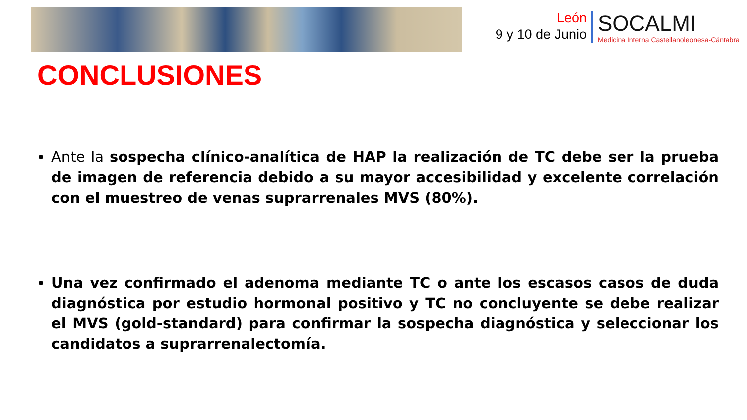León
9 y 10 de Junio
SOCALMI
Medicina Interna Castellanoleonesa-Cántabra
CONCLUSIONES
Ante la sospecha clínico-analítica de HAP la realización de TC debe ser la prueba de imagen de referencia debido a su mayor accesibilidad y excelente correlación con el muestreo de venas suprarrenales MVS (80%).
Una vez confirmado el adenoma mediante TC o ante los escasos casos de duda diagnóstica por estudio hormonal positivo y TC no concluyente se debe realizar el MVS (gold-standard) para confirmar la sospecha diagnóstica y seleccionar los candidatos a suprarrenalectomía.